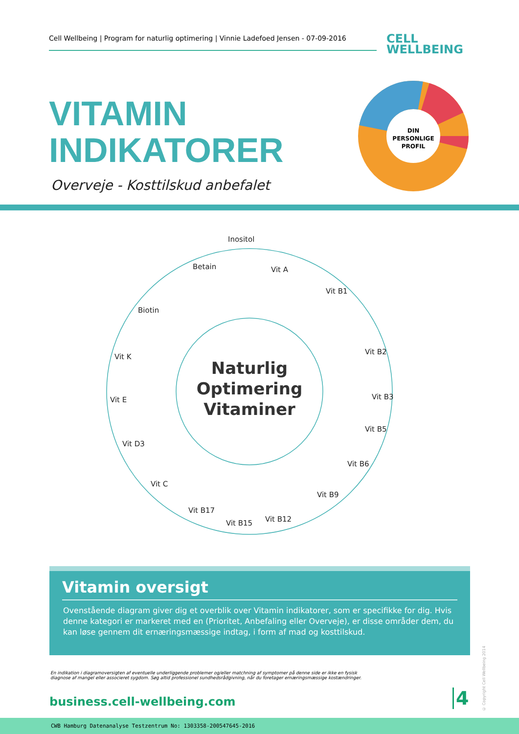Cell Wellbeing | Program for naturlig optimering | Vinnie Ladefoed Jensen - 07-09-2016
CELL
WELLBEING
VITAMIN
INDIKATORER
Overveje - Kosttilskud anbefalet
DIN
PERSONLIGE
PROFIL
Inositol
Vit A
Vit B1
Vit B2
Vit B3
Vit B5
Vit B6
Vit B9
Vit B12
Vit B15
Vit B17
Vit C
Vit D3
Vit E
Vit K
Biotin
Betain
Naturlig
Optimering
Vitaminer
Vitamin oversigt
Ovenstående diagram giver dig et overblik over Vitamin indikatorer, som er specifikke for dig. Hvis denne kategori er markeret med en (Prioritet, Anbefaling eller Overveje), er disse områder dem, du kan løse gennem dit ernæringsmæssige indtag, i form af mad og kosttilskud.
En indikation i diagramoversigten af eventuelle underliggende problemer og/eller matchning af symptomer på denne side er ikke en fysisk diagnose af mangel eller associeret sygdom. Søg altid professionel sundhedsrådgivning, når du foretager ernæringsmæssige kostændringer.
business.cell-wellbeing.com 4
© Copyright Cell Wellbeing 2014
CWB Hamburg Datenanalyse Testzentrum No: 1303358-200547645-2016